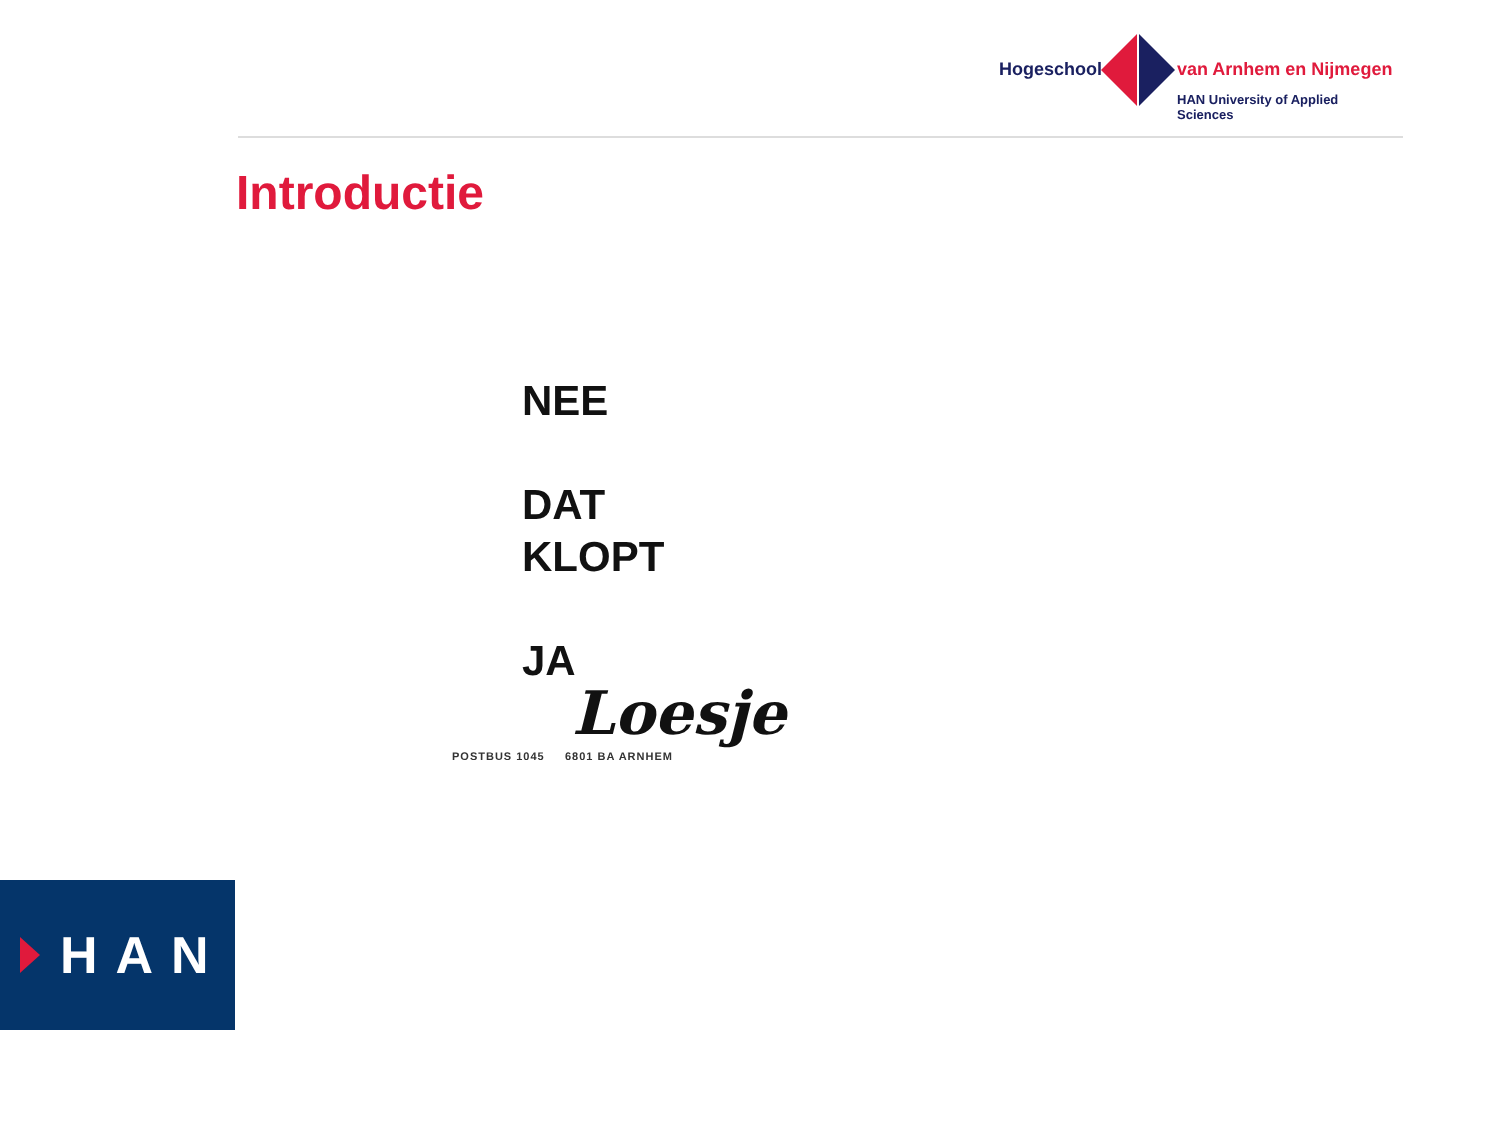Hogeschool van Arnhem en Nijmegen
HAN University of Applied Sciences
Introductie
NEE
DAT
KLOPT
JA
Loesje
POSTBUS 1045 6801 BA ARNHEM
HAN